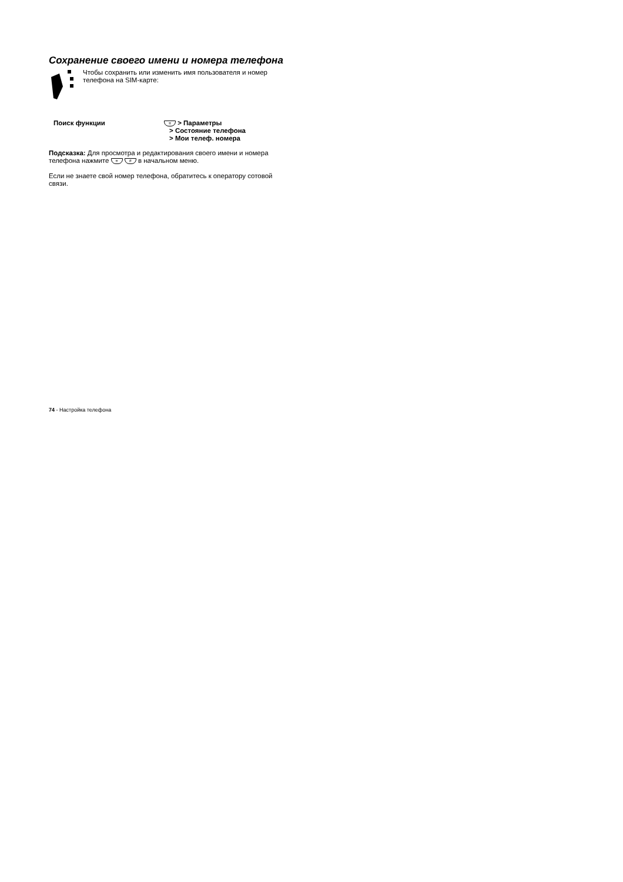Сохранение своего имени и номера телефона
Чтобы сохранить или изменить имя пользователя и номер телефона на SIM-карте:
Поиск функции
≡ > Параметры
> Состояние телефона
> Мои телеф. номера
Подсказка: Для просмотра и редактирования своего имени и номера телефона нажмите ≡ # в начальном меню.
Если не знаете свой номер телефона, обратитесь к оператору сотовой связи.
74 - Настройка телефона